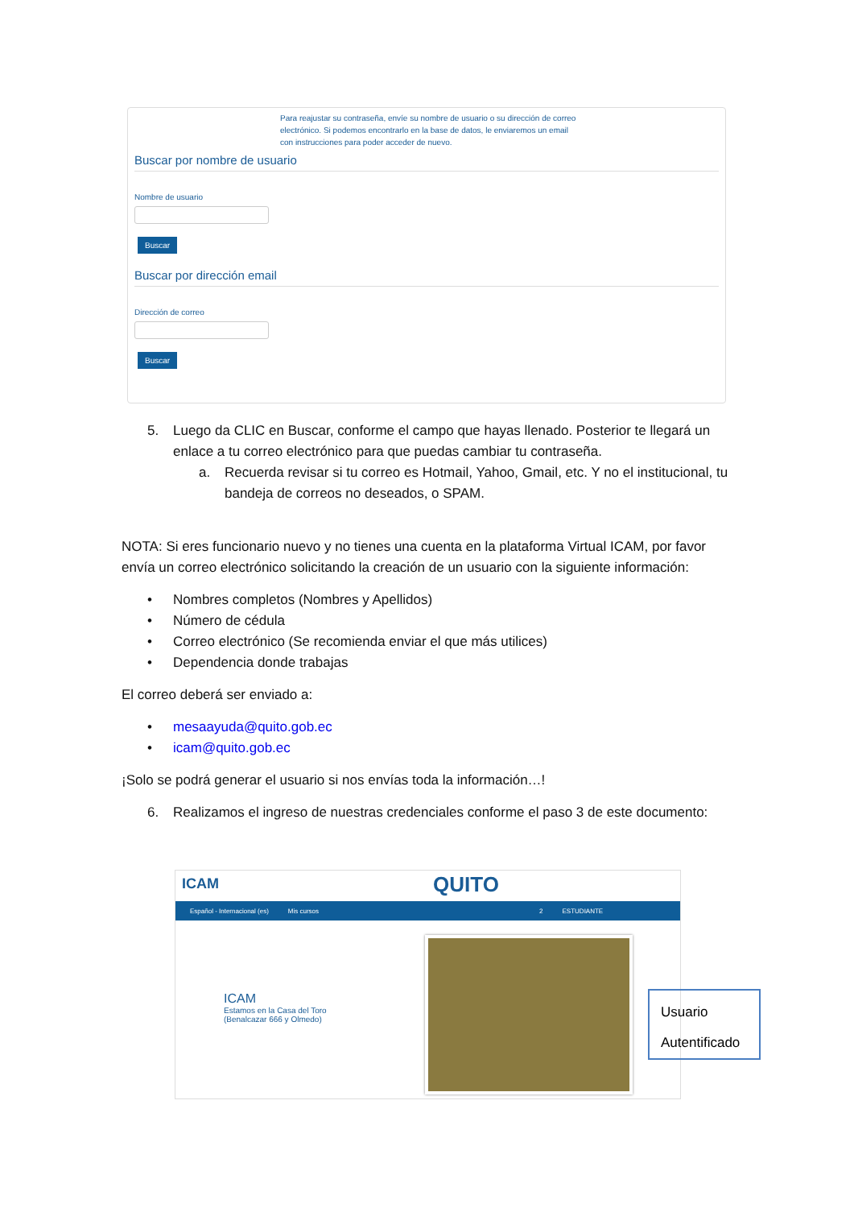Para reajustar su contraseña, envíe su nombre de usuario o su dirección de correo electrónico. Si podemos encontrarlo en la base de datos, le enviaremos un email con instrucciones para poder acceder de nuevo.
Buscar por nombre de usuario
Nombre de usuario
Buscar
Buscar por dirección email
Dirección de correo
Buscar
5. Luego da CLIC en Buscar, conforme el campo que hayas llenado. Posterior te llegará un enlace a tu correo electrónico para que puedas cambiar tu contraseña.
a. Recuerda revisar si tu correo es Hotmail, Yahoo, Gmail, etc. Y no el institucional, tu bandeja de correos no deseados, o SPAM.
NOTA: Si eres funcionario nuevo y no tienes una cuenta en la plataforma Virtual ICAM, por favor envía un correo electrónico solicitando la creación de un usuario con la siguiente información:
• Nombres completos (Nombres y Apellidos)
• Número de cédula
• Correo electrónico (Se recomienda enviar el que más utilices)
• Dependencia donde trabajas
El correo deberá ser enviado a:
• mesaayuda@quito.gob.ec
• icam@quito.gob.ec
¡Solo se podrá generar el usuario si nos envías toda la información…!
6. Realizamos el ingreso de nuestras credenciales conforme el paso 3 de este documento:
ICAM QUITO
Español - Internacional (es) Mis cursos 2 ESTUDIANTE
ICAM
Estamos en la Casa del Toro
(Benalcazar 666 y Olmedo)
Usuario
Autentificado